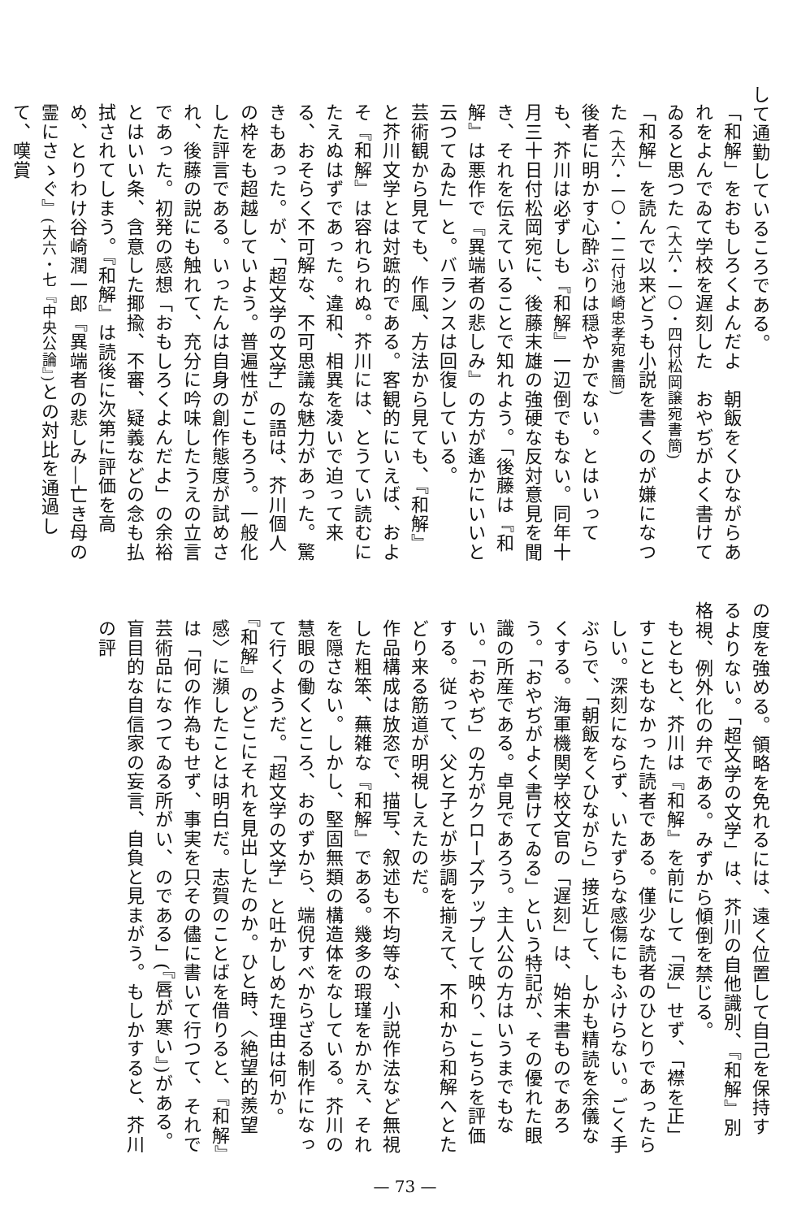して通勤しているころである。
「和解」をおもしろくよんだよ　朝飯をくひながらあれをよんでゐて学校を遅刻した　おやぢがよく書けてゐると思つた (大六・一〇・四付松岡譲宛書簡)
「和解」を読んで以来どうも小説を書くのが嫌になつた (大六・一〇・一二付池崎忠孝宛書簡)
後者に明かす心酔ぶりは穏やかでない。とはいっても、芥川は必ずしも『和解』一辺倒でもない。同年十月三十日付松岡宛に、後藤末雄の強硬な反対意見を聞き、それを伝えていることで知れよう。「後藤は『和解』は悪作で『異端者の悲しみ』の方が遙かにいいと云つてゐた」と。バランスは回復している。
芸術観から見ても、作風、方法から見ても、『和解』と芥川文学とは対蹠的である。客観的にいえば、およそ『和解』は容れられぬ。芥川には、とうてい読むにたえぬはずであった。違和、相異を凌いで迫って来る、おそらく不可解な、不可思議な魅力があった。驚きもあった。が、「超文学の文学」の語は、芥川個人の枠をも超越していよう。普遍性がこもろう。一般化した評言である。いったんは自身の創作態度が試めされ、後藤の説にも触れて、充分に吟味したうえの立言であった。初発の感想「おもしろくよんだよ」の余裕とはいい条、含意した揶揄、不審、疑義などの念も払拭されてしまう。『和解』は読後に次第に評価を高め、とりわけ谷崎潤一郎『異端者の悲しみ―亡き母の霊にさゝぐ』(大六・七『中央公論』) との対比を通過して、嘆賞
の度を強める。領略を免れるには、遠く位置して自己を保持するよりない。「超文学の文学」は、芥川の自他識別、『和解』別格視、例外化の弁である。みずから傾倒を禁じる。
もともと、芥川は『和解』を前にして「涙」せず、「襟を正」すこともなかった読者である。僅少な読者のひとりであったらしい。深刻にならず、いたずらな感傷にもふけらない。ごく手ぶらで、「朝飯をくひながら」接近して、しかも精読を余儀なくする。海軍機関学校文官の「遅刻」は、始末書ものであろう。「おやぢがよく書けてゐる」という特記が、その優れた眼識の所産である。卓見であろう。主人公の方はいうまでもない。「おやぢ」の方がクローズアップして映り、こちらを評価する。従って、父と子とが歩調を揃えて、不和から和解へとたどり来る筋道が明視しえたのだ。
作品構成は放恣で、描写、叙述も不均等な、小説作法など無視した粗笨、蕪雑な『和解』である。幾多の瑕瑾をかかえ、それを隠さない。しかし、堅固無類の構造体をなしている。芥川の慧眼の働くところ、おのずから、端倪すべからざる制作になって行くようだ。「超文学の文学」と吐かしめた理由は何か。『和解』のどこにそれを見出したのか。ひと時、〈絶望的羨望感〉に瀕したことは明白だ。志賀のことばを借りると、『和解』は「何の作為もせず、事実を只その儘に書いて行つて、それで芸術品になつてゐる所がい、のである」(『唇が寒い』)がある。盲目的な自信家の妄言、自負と見まがう。もしかすると、芥川の評
— 73 —